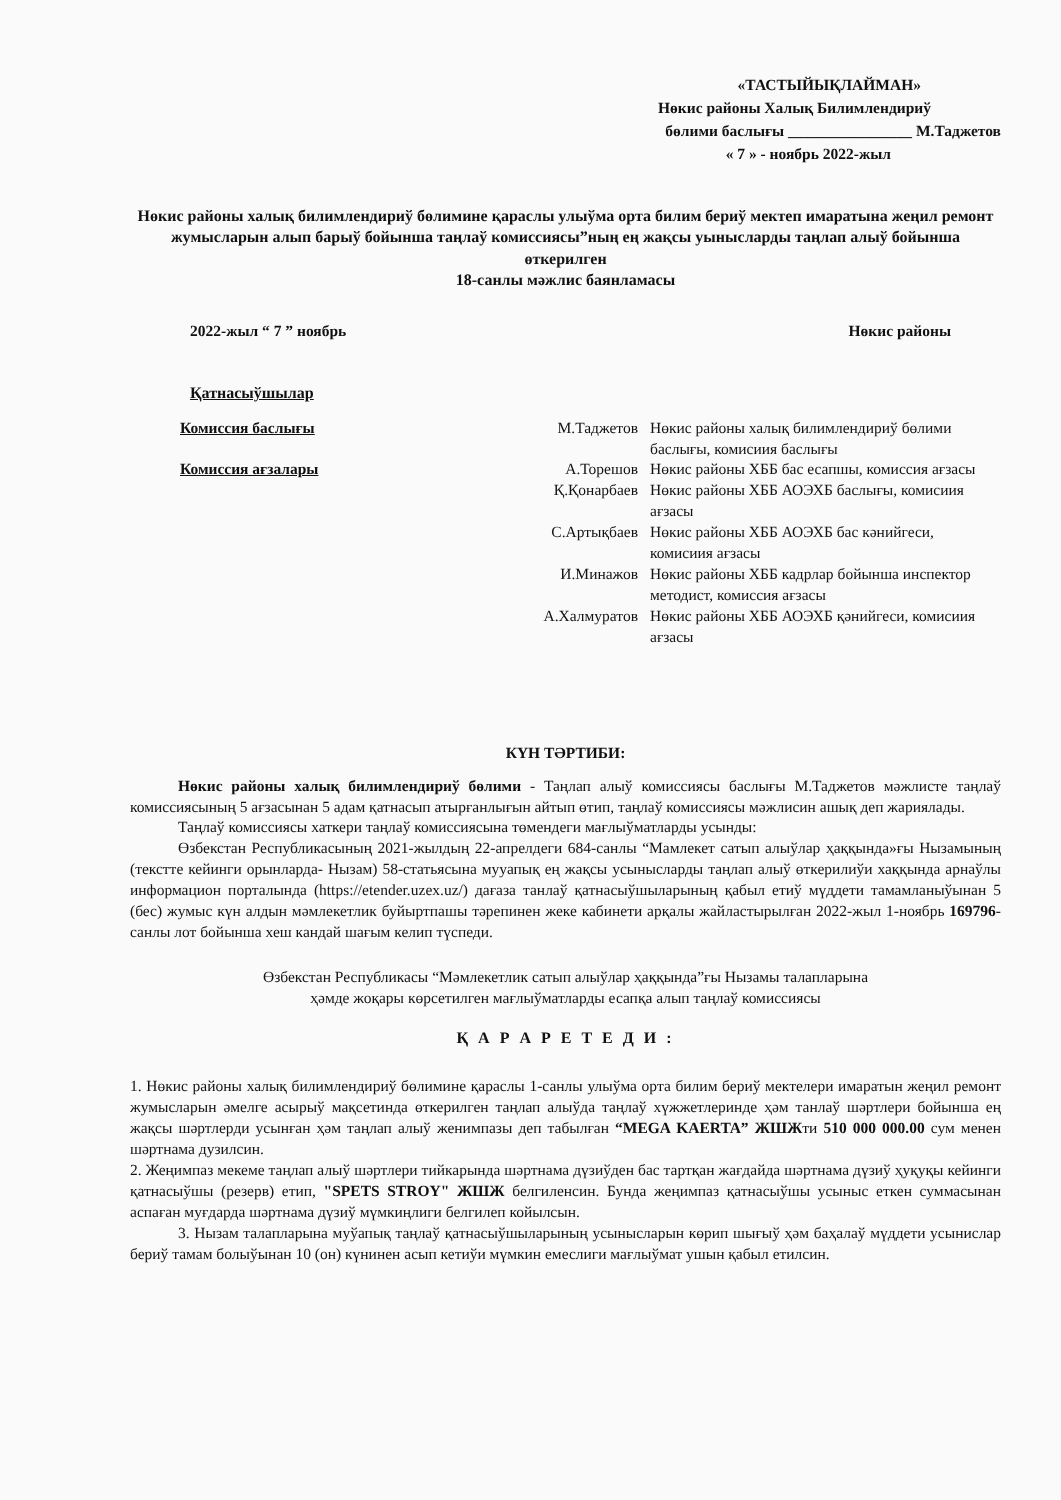«ТАСТЫЙЫҚЛАЙМАН»
Нөкис районы Халық Билимлендириў
бөлими баслығы ________________ М.Таджетов
« 7 » - ноябрь 2022-жыл
Нөкис районы халық билимлендириў бөлимине қараслы улыўма орта билим бериў мектеп имаратына жеңил ремонт жумысларын алып барыў бойынша таңлаў комиссиясы”ның ең жақсы уыныcларды таңлап алыў бойынша өткерилген
18-санлы мәжлис баянламасы
2022-жыл “ 7 ” ноябрь Нөкис районы
Қатнасыўшылар
Комиссия баслығы
М.Таджетов
Нөкис районы халық билимлендириў бөлими баслығы, комисиия баслығы
Комиссия ағзалары
А.Торешов
Нөкис районы ХББ бас есапшы, комиссия ағзасы
Қ.Қонарбаев
Нөкис районы ХББ АОЭХБ баслығы, комисиия ағзасы
С.Артықбаев
Нөкис районы ХББ АОЭХБ бас кәнийгеси, комисиия ағзасы
И.Минажов
Нөкис районы ХББ кадрлар бойынша инспектор методист, комиссия ағзасы
А.Халмуратов
Нөкис районы ХББ АОЭХБ қәнийгеси, комисиия ағзасы
КҮН ТӘРТИБИ:
Нөкис районы халық билимлендириў бөлими - Таңлап алыў комиссиясы баслығы М.Таджетов мәжлисте таңлаў комиссиясының 5 ағзасынан 5 адам қатнасып атырғанлығын айтып өтип, таңлаў комиссиясы мәжлисин ашық деп жариялады.
Таңлаў комиссиясы хаткери таңлаў комиссиясына төмендеги мағлыўматларды усынды:
Өзбекстан Республикасының 2021-жылдың 22-апрелдеги 684-санлы “Мамлекет сатып алыўлар ҳаққында»ғы Нызамының (текстте кейинги орынларда- Нызам) 58-статьясына мууапық ең жақсы усынысларды таңлап алыў өткерилиўи хаққында арнаўлы информацион порталында (https://etender.uzex.uz/) дағаза танлаў қатнасыўшыларының қабыл етиў мүддети тамамланыўынан 5 (бес) жумыс күн алдын мәмлекетлик буйыртпашы тәрепинен жеке кабинети арқалы жайластырылған 2022-жыл 1-ноябрь 169796-санлы лот бойынша хеш кандай шағым келип түспеди.
Өзбекстан Республикасы “Мәмлекетлик сатып алыўлар ҳаққында”ғы Нызамы талапларына
ҳәмде жоқары көрсетилген мағлыўматларды есапқа алып таңлаў комиссиясы
Қ А Р А Р Е Т Е Д И :
1. Нөкис районы халық билимлендириў бөлимине қараслы 1-санлы улыўма орта билим бериў мектелери имаратын жеңил ремонт жумысларын әмелге асырыў мақсетинда өткерилген таңлап алыўда таңлаў хүжжетлеринде ҳәм танлаў шәртлери бойынша ең жақсы шәртлерди усынған ҳәм таңлап алыў женимпазы деп табылған “MEGA KAERTA” ЖШЖти 510 000 000.00 сум менен шәртнама дузилсин.
2. Жеңимпаз мекеме таңлап алыў шәртлери тийкарында шәртнама дүзиўден бас тартқан жағдайда шәртнама дүзиў ҳуқуқы кейинги қатнасыўшы (резерв) етип, "SPETS STROY" ЖШЖ белгиленсин. Бунда жеңимпаз қатнасыўшы усыныс еткен суммасынан аспаған муғдарда шәртнама дүзиў мүмкиңлиги белгилеп койылсын.
3. Нызам талапларына муўапық таңлаў қатнасыўшыларының усынысларын көрип шығыў ҳәм баҳалаў мүддети усынислар бериў тамам болыўынан 10 (он) күнинен асып кетиўи мүмкин емеслиги мағлыўмат ушын қабыл етилсин.